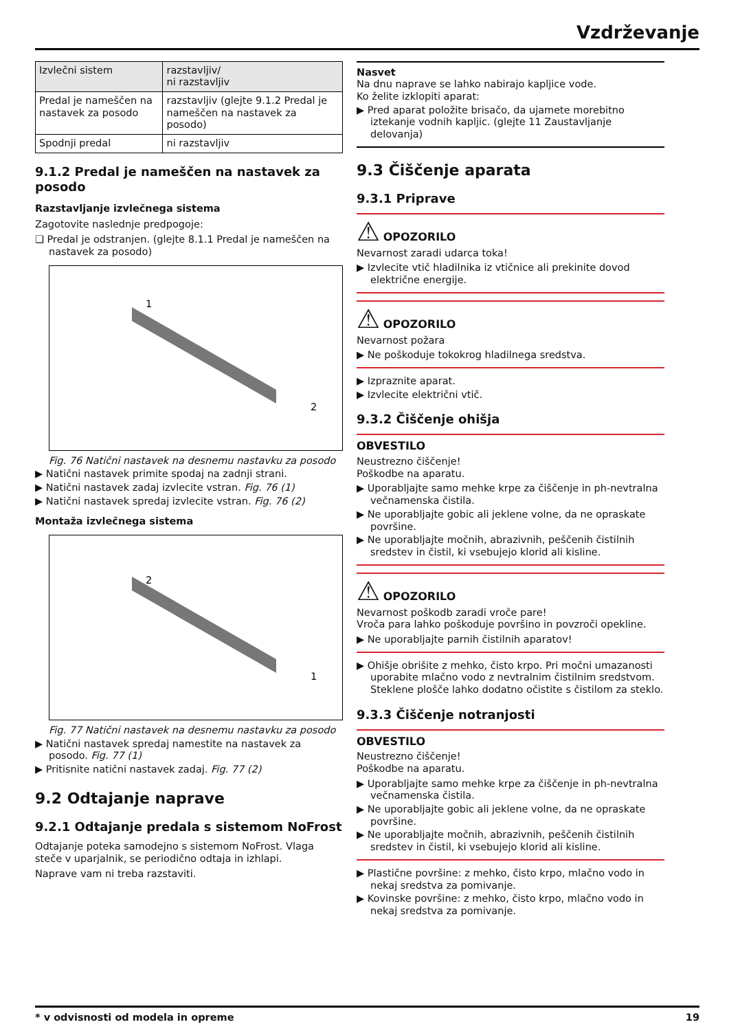Vzdrževanje
| Izvlečni sistem | razstavljiv/ ni razstavljiv |
| Predal je nameščen na nastavek za posodo | razstavljiv (glejte 9.1.2 Predal je nameščen na nastavek za posodo) |
| Spodnji predal | ni razstavljiv |
9.1.2 Predal je nameščen na nastavek za posodo
Razstavljanje izvlečnega sistema
Zagotovite naslednje predpogoje:
❑ Predal je odstranjen. (glejte 8.1.1 Predal je nameščen na nastavek za posodo)
1
2
Fig. 76 Natični nastavek na desnemu nastavku za posodo
▶ Natični nastavek primite spodaj na zadnji strani.
▶ Natični nastavek zadaj izvlecite vstran. Fig. 76 (1)
▶ Natični nastavek spredaj izvlecite vstran. Fig. 76 (2)
Montaža izvlečnega sistema
2
1
Fig. 77 Natični nastavek na desnemu nastavku za posodo
▶ Natični nastavek spredaj namestite na nastavek za posodo. Fig. 77 (1)
▶ Pritisnite natični nastavek zadaj. Fig. 77 (2)
9.2 Odtajanje naprave
9.2.1 Odtajanje predala s sistemom NoFrost
Odtajanje poteka samodejno s sistemom NoFrost. Vlaga steče v uparjalnik, se periodično odtaja in izhlapi.
Naprave vam ni treba razstaviti.
Nasvet
Na dnu naprave se lahko nabirajo kapljice vode.
Ko želite izklopiti aparat:
▶ Pred aparat položite brisačo, da ujamete morebitno iztekanje vodnih kapljic. (glejte 11 Zaustavljanje delovanja)
9.3 Čiščenje aparata
9.3.1 Priprave
⚠ OPOZORILO
Nevarnost zaradi udarca toka!
▶ Izvlecite vtič hladilnika iz vtičnice ali prekinite dovod električne energije.
⚠ OPOZORILO
Nevarnost požara
▶ Ne poškoduje tokokrog hladilnega sredstva.
▶ Izpraznite aparat.
▶ Izvlecite električni vtič.
9.3.2 Čiščenje ohišja
OBVESTILO
Neustrezno čiščenje!
Poškodbe na aparatu.
▶ Uporabljajte samo mehke krpe za čiščenje in ph-nevtralna večnamenska čistila.
▶ Ne uporabljajte gobic ali jeklene volne, da ne opraskate površine.
▶ Ne uporabljajte močnih, abrazivnih, peščenih čistilnih sredstev in čistil, ki vsebujejo klorid ali kisline.
⚠ OPOZORILO
Nevarnost poškodb zaradi vroče pare!
Vroča para lahko poškoduje površino in povzroči opekline.
▶ Ne uporabljajte parnih čistilnih aparatov!
▶ Ohišje obrišite z mehko, čisto krpo. Pri močni umazanosti uporabite mlačno vodo z nevtralnim čistilnim sredstvom. Steklene plošče lahko dodatno očistite s čistilom za steklo.
9.3.3 Čiščenje notranjosti
OBVESTILO
Neustrezno čiščenje!
Poškodbe na aparatu.
▶ Uporabljajte samo mehke krpe za čiščenje in ph-nevtralna večnamenska čistila.
▶ Ne uporabljajte gobic ali jeklene volne, da ne opraskate površine.
▶ Ne uporabljajte močnih, abrazivnih, peščenih čistilnih sredstev in čistil, ki vsebujejo klorid ali kisline.
▶ Plastične površine: z mehko, čisto krpo, mlačno vodo in nekaj sredstva za pomivanje.
▶ Kovinske površine: z mehko, čisto krpo, mlačno vodo in nekaj sredstva za pomivanje.
* v odvisnosti od modela in opreme 19